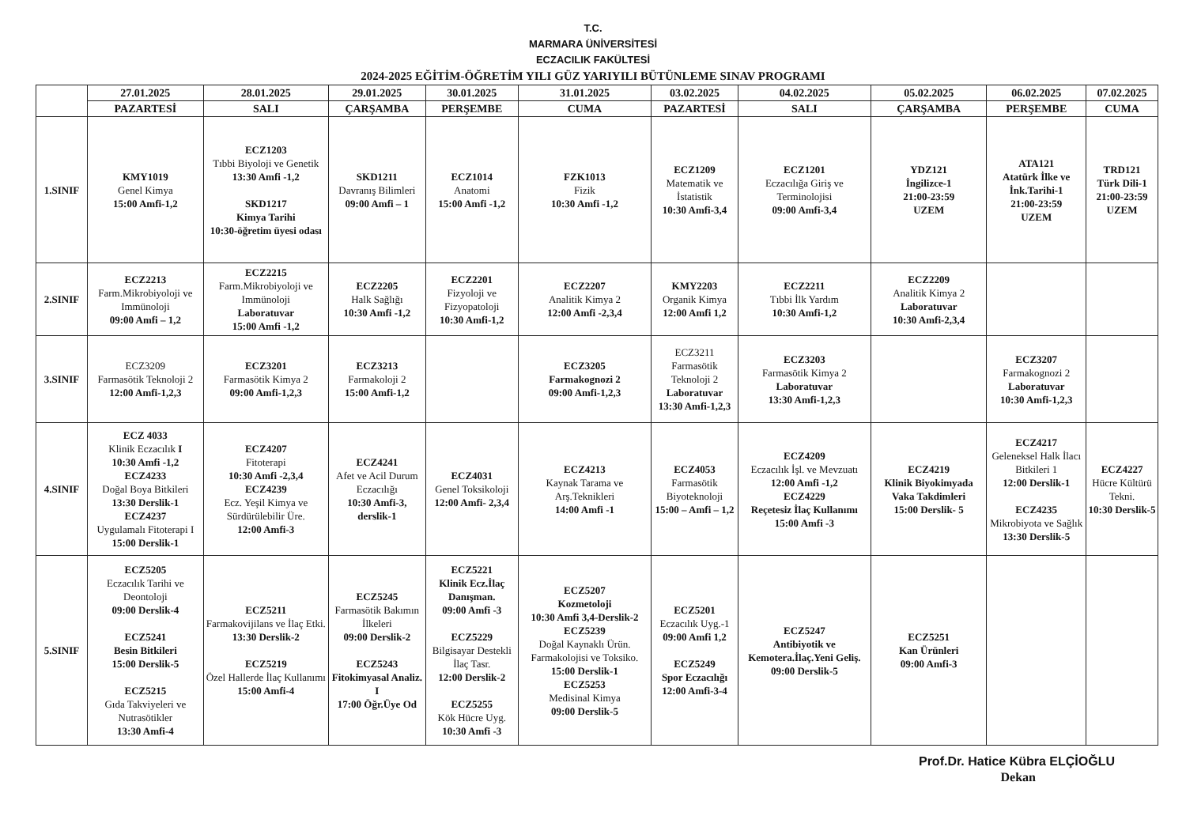T.C.
MARMARA ÜNİVERSİTESİ
ECZACILIK FAKÜLTESİ
2024-2025 EĞİTİM-ÖĞRETİM YILI GÜZ YARIYILI BÜTÜNLEME SINAV PROGRAMI
| | 27.01.2025 | 28.01.2025 | 29.01.2025 | 30.01.2025 | 31.01.2025 | 03.02.2025 | 04.02.2025 | 05.02.2025 | 06.02.2025 | 07.02.2025 |
| --- | --- | --- | --- | --- | --- | --- | --- | --- | --- | --- |
| | PAZARTESİ | SALI | ÇARŞAMBA | PERŞEMBE | CUMA | PAZARTESİ | SALI | ÇARŞAMBA | PERŞEMBE | CUMA |
| 1.SINIF | KMY1019 Genel Kimya 15:00 Amfi-1,2 | ECZ1203 Tıbbi Biyoloji ve Genetik 13:30 Amfi -1,2 SKD1217 Kimya Tarihi 10:30-öğretim üyesi odası | SKD1211 Davranış Bilimleri 09:00 Amfi – 1 | ECZ1014 Anatomi 15:00 Amfi -1,2 | FZK1013 Fizik 10:30 Amfi -1,2 | ECZ1209 Matematik ve İstatistik 10:30 Amfi-3,4 | ECZ1201 Eczacılığa Giriş ve Terminolojisi 09:00 Amfi-3,4 | YDZ121 İngilizce-1 21:00-23:59 UZEM | ATA121 Atatürk İlke ve İnk.Tarihi-1 21:00-23:59 UZEM | TRD121 Türk Dili-1 21:00-23:59 UZEM |
| 2.SINIF | ECZ2213 Farm.Mikrobiyoloji ve Immünoloji 09:00 Amfi – 1,2 | ECZ2215 Farm.Mikrobiyoloji ve Immünoloji Laboratuvar 15:00 Amfi -1,2 | ECZ2205 Halk Sağlığı 10:30 Amfi -1,2 | ECZ2201 Fizyoloji ve Fizyopatoloji 10:30 Amfi-1,2 | ECZ2207 Analitik Kimya 2 12:00 Amfi -2,3,4 | KMY2203 Organik Kimya 12:00 Amfi 1,2 | ECZ2211 Tıbbi İlk Yardım 10:30 Amfi-1,2 | ECZ2209 Analitik Kimya 2 Laboratuvar 10:30 Amfi-2,3,4 | | |
| 3.SINIF | ECZ3209 Farmasötik Teknoloji 2 12:00 Amfi-1,2,3 | ECZ3201 Farmasötik Kimya 2 09:00 Amfi-1,2,3 | ECZ3213 Farmakoloji 2 15:00 Amfi-1,2 | | ECZ3205 Farmakognozi 2 09:00 Amfi-1,2,3 | ECZ3211 Farmasötik Teknoloji 2 Laboratuvar 13:30 Amfi-1,2,3 | ECZ3203 Farmasötik Kimya 2 Laboratuvar 13:30 Amfi-1,2,3 | | ECZ3207 Farmakognozi 2 Laboratuvar 10:30 Amfi-1,2,3 | |
| 4.SINIF | ECZ 4033 Klinik Eczacılık I 10:30 Amfi -1,2 ECZ4233 Doğal Boya Bitkileri 13:30 Derslik-1 ECZ4237 Uygulamalı Fitoterapi I 15:00 Derslik-1 | ECZ4207 Fitoterapi 10:30 Amfi -2,3,4 ECZ4239 Ecz. Yeşil Kimya ve Sürdürülebilir Üre. 12:00 Amfi-3 | ECZ4241 Afet ve Acil Durum Eczacılığı 10:30 Amfi-3, derslik-1 | ECZ4031 Genel Toksikoloji 12:00 Amfi- 2,3,4 | ECZ4213 Kaynak Tarama ve Arş.Teknikleri 14:00 Amfi -1 | ECZ4053 Farmasötik Biyoteknoloji 15:00 – Amfi – 1,2 | ECZ4209 Eczacılık İşl. ve Mevzuatı 12:00 Amfi -1,2 ECZ4229 Reçetesiz İlaç Kullanımı 15:00 Amfi -3 | ECZ4219 Klinik Biyokimyada Vaka Takdimleri 15:00 Derslik- 5 | ECZ4217 Geleneksel Halk İlacı Bitkileri 1 12:00 Derslik-1 ECZ4235 Mikrobiyota ve Sağlık 13:30 Derslik-5 | ECZ4227 Hücre Kültürü Tekni. 10:30 Derslik-5 |
| 5.SINIF | ECZ5205 Eczacılık Tarihi ve Deontoloji 09:00 Derslik-4 ECZ5241 Besin Bitkileri 15:00 Derslik-5 ECZ5215 Gıda Takviyeleri ve Nutrasötikler 13:30 Amfi-4 | ECZ5211 Farmakovijilans ve İlaç Etki. 13:30 Derslik-2 ECZ5219 Özel Hallerde İlaç Kullanımı 15:00 Amfi-4 | ECZ5245 Farmasötik Bakımın İlkeleri 09:00 Derslik-2 ECZ5243 Fitokimyasal Analiz. I 17:00 Öğr.Üye Od | ECZ5221 Klinik Ecz.İlaç Danışman. 09:00 Amfi -3 ECZ5229 Bilgisayar Destekli İlaç Tasr. 12:00 Derslik-2 ECZ5255 Kök Hücre Uyg. 10:30 Amfi -3 | ECZ5207 Kozmetoloji 10:30 Amfi 3,4-Derslik-2 ECZ5239 Doğal Kaynaklı Ürün. Farmakolojisi ve Toksiko. 15:00 Derslik-1 ECZ5253 Medisinal Kimya 09:00 Derslik-5 | ECZ5201 Eczacılık Uyg.-1 09:00 Amfi 1,2 ECZ5249 Spor Eczacılığı 12:00 Amfi-3-4 | ECZ5247 Antibiyotik ve Kemotera.İlaç.Yeni Geliş. 09:00 Derslik-5 | ECZ5251 Kan Ürünleri 09:00 Amfi-3 | | |
Prof.Dr. Hatice Kübra ELÇİOĞLU
Dekan